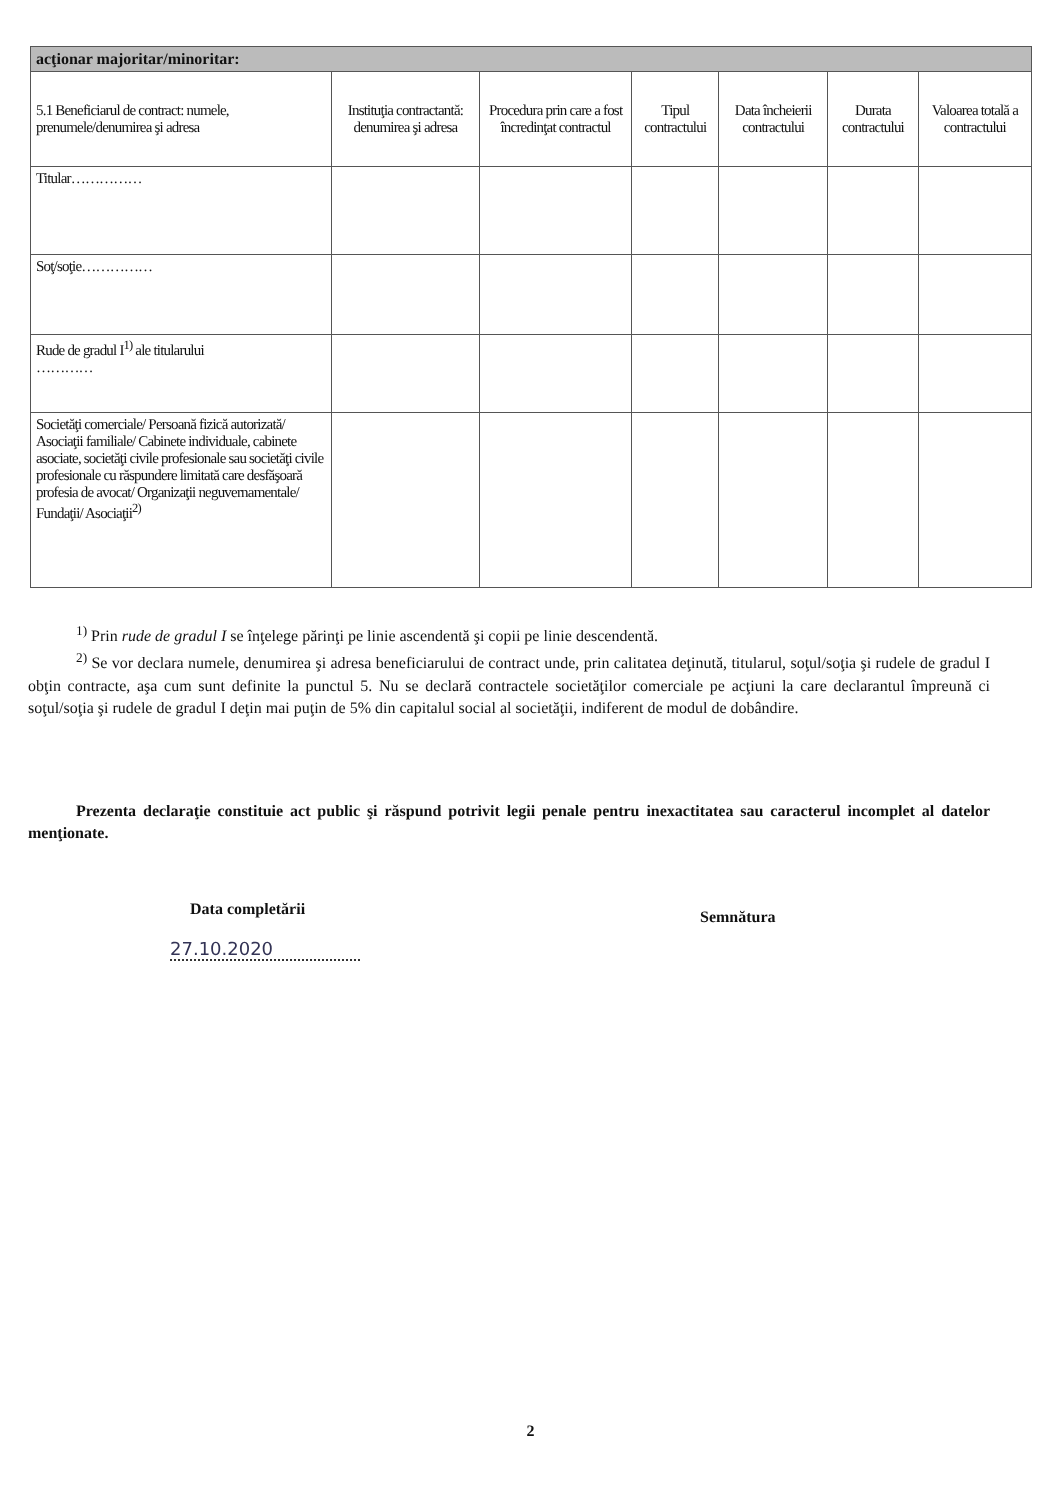| acţionar majoritar/minoritar: | | | | | | |
| 5.1 Beneficiarul de contract: numele, prenumele/denumirea şi adresa | Instituţia contractantă: denumirea şi adresa | Procedura prin care a fost încredinţat contractul | Tipul contractului | Data încheierii contractului | Durata contractului | Valoarea totală a contractului |
| Titular…………… | | | | | | |
| Soţ/soţie…………… | | | | | | |
| Rude de gradul I<sup>1)</sup> ale titularului ………… | | | | | | |
| Societăţi comerciale/ Persoană fizică autorizată/ Asociaţii familiale/ Cabinete individuale, cabinete asociate, societăţi civile profesionale sau societăţi civile profesionale cu răspundere limitată care desfăşoară profesia de avocat/ Organizaţii neguvernamentale/ Fundaţii/ Asociaţii<sup>2)</sup> | | | | | | |
<sup>1)</sup> Prin rude de gradul I se înţelege părinţi pe linie ascendentă şi copii pe linie descendentă.
<sup>2)</sup> Se vor declara numele, denumirea şi adresa beneficiarului de contract unde, prin calitatea deţinută, titularul, soţul/soţia şi rudele de gradul I obţin contracte, aşa cum sunt definite la punctul 5. Nu se declară contractele societăţilor comerciale pe acţiuni la care declarantul împreună ci soţul/soţia şi rudele de gradul I deţin mai puţin de 5% din capitalul social al societăţii, indiferent de modul de dobândire.
Prezenta declaraţie constituie act public şi răspund potrivit legii penale pentru inexactitatea sau caracterul incomplet al datelor menţionate.
Data completării Semnătura
27.10.2020
2